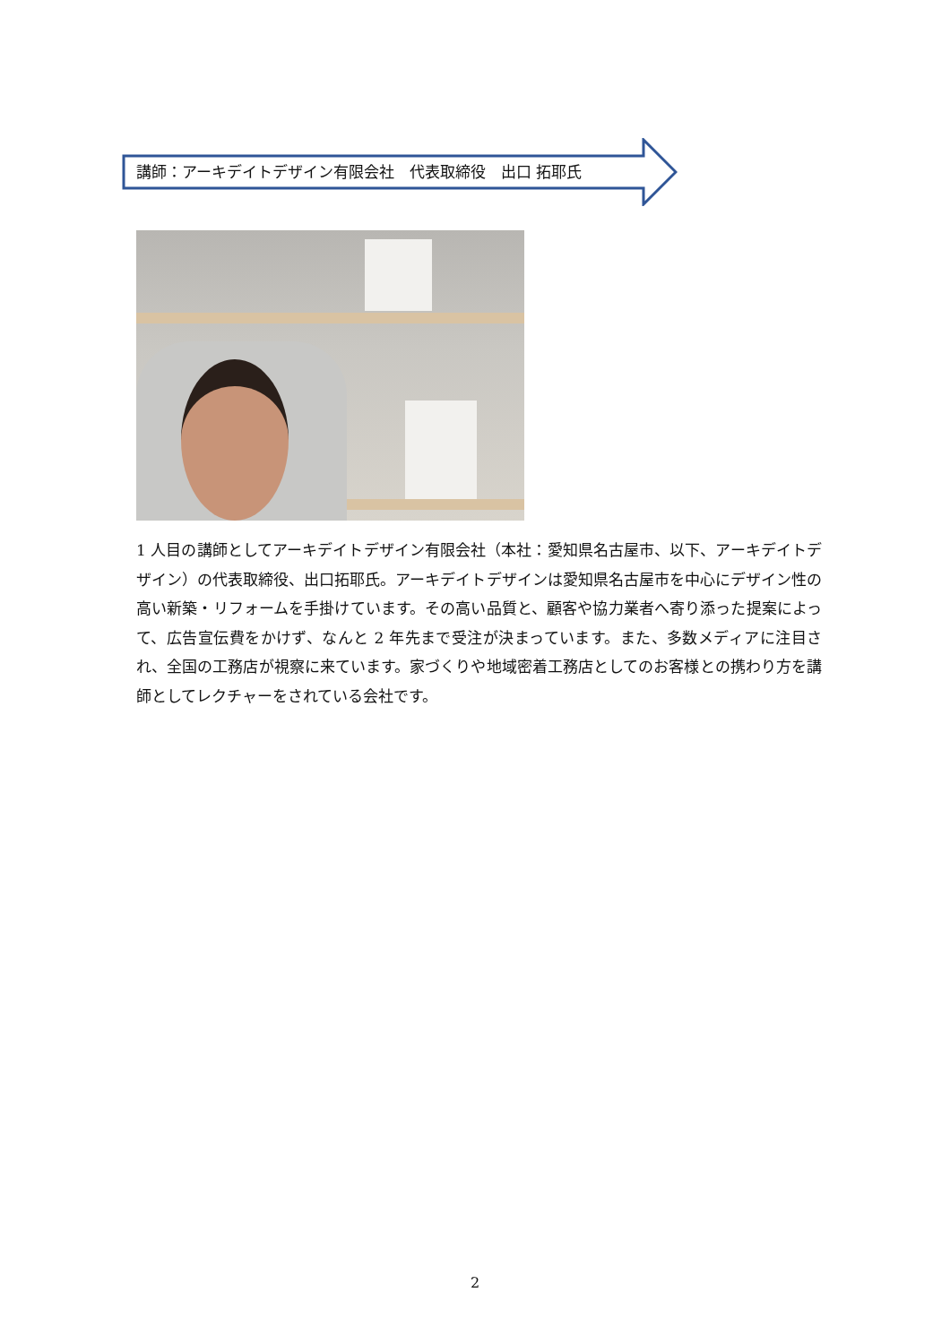講師：アーキデイトデザイン有限会社　代表取締役　出口 拓耶氏
1 人目の講師としてアーキデイトデザイン有限会社（本社：愛知県名古屋市、以下、アーキデイトデザイン）の代表取締役、出口拓耶氏。アーキデイトデザインは愛知県名古屋市を中心にデザイン性の高い新築・リフォームを手掛けています。その高い品質と、顧客や協力業者へ寄り添った提案によって、広告宣伝費をかけず、なんと 2 年先まで受注が決まっています。また、多数メディアに注目され、全国の工務店が視察に来ています。家づくりや地域密着工務店としてのお客様との携わり方を講師としてレクチャーをされている会社です。
2